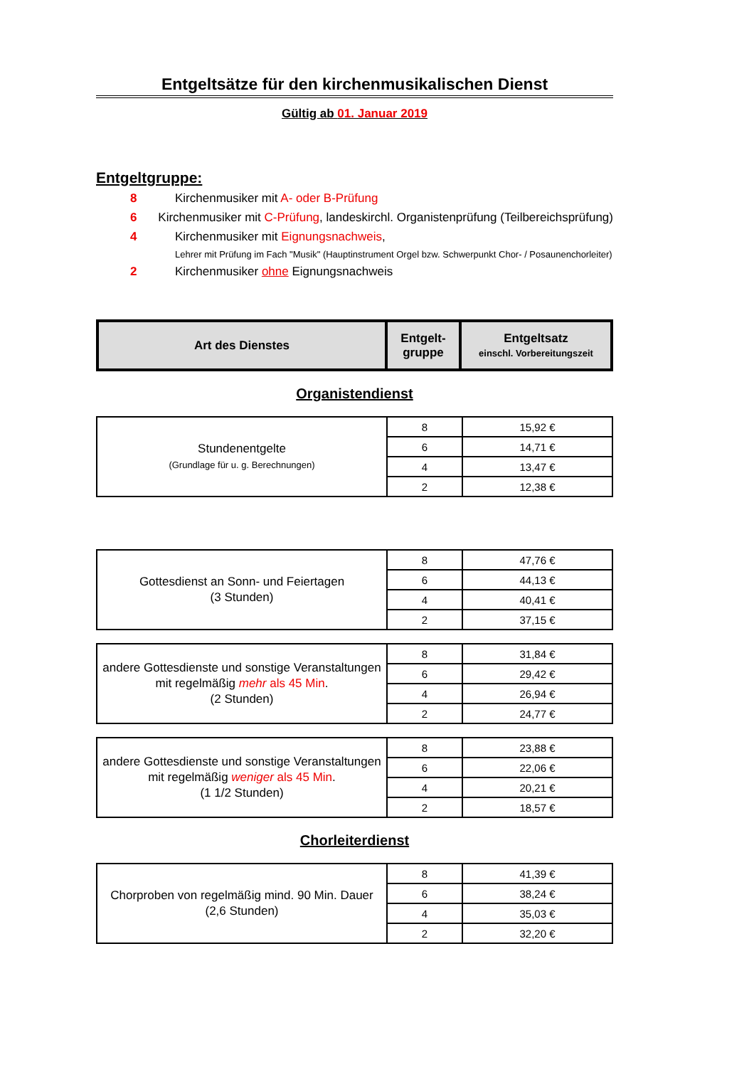Entgeltsätze für den kirchenmusikalischen Dienst
Gültig ab 01. Januar 2019
Entgeltgruppe:
8 Kirchenmusiker mit A- oder B-Prüfung
6 Kirchenmusiker mit C-Prüfung, landeskirchl. Organistenprüfung (Teilbereichsprüfung)
4 Kirchenmusiker mit Eignungsnachweis,
Lehrer mit Prüfung im Fach "Musik" (Hauptinstrument Orgel bzw. Schwerpunkt Chor- / Posaunenchorleiter)
2 Kirchenmusiker ohne Eignungsnachweis
| Art des Dienstes | Entgelt- gruppe | Entgeltsatz einschl. Vorbereitungszeit |
| --- | --- | --- |
Organistendienst
| Stundenentgelte (Grundlage für u. g. Berechnungen) | 8 | 15,92 € |
| | 6 | 14,71 € |
| | 4 | 13,47 € |
| | 2 | 12,38 € |
| Gottesdienst an Sonn- und Feiertagen (3 Stunden) | 8 | 47,76 € |
| | 6 | 44,13 € |
| | 4 | 40,41 € |
| | 2 | 37,15 € |
| andere Gottesdienste und sonstige Veranstaltungen mit regelmäßig mehr als 45 Min . (2 Stunden) | 8 | 31,84 € |
| | 6 | 29,42 € |
| | 4 | 26,94 € |
| | 2 | 24,77 € |
| andere Gottesdienste und sonstige Veranstaltungen mit regelmäßig weniger als 45 Min . (1 1/2 Stunden) | 8 | 23,88 € |
| | 6 | 22,06 € |
| | 4 | 20,21 € |
| | 2 | 18,57 € |
Chorleiterdienst
| Chorproben von regelmäßig mind. 90 Min. Dauer (2,6 Stunden) | 8 | 41,39 € |
| | 6 | 38,24 € |
| | 4 | 35,03 € |
| | 2 | 32,20 € |